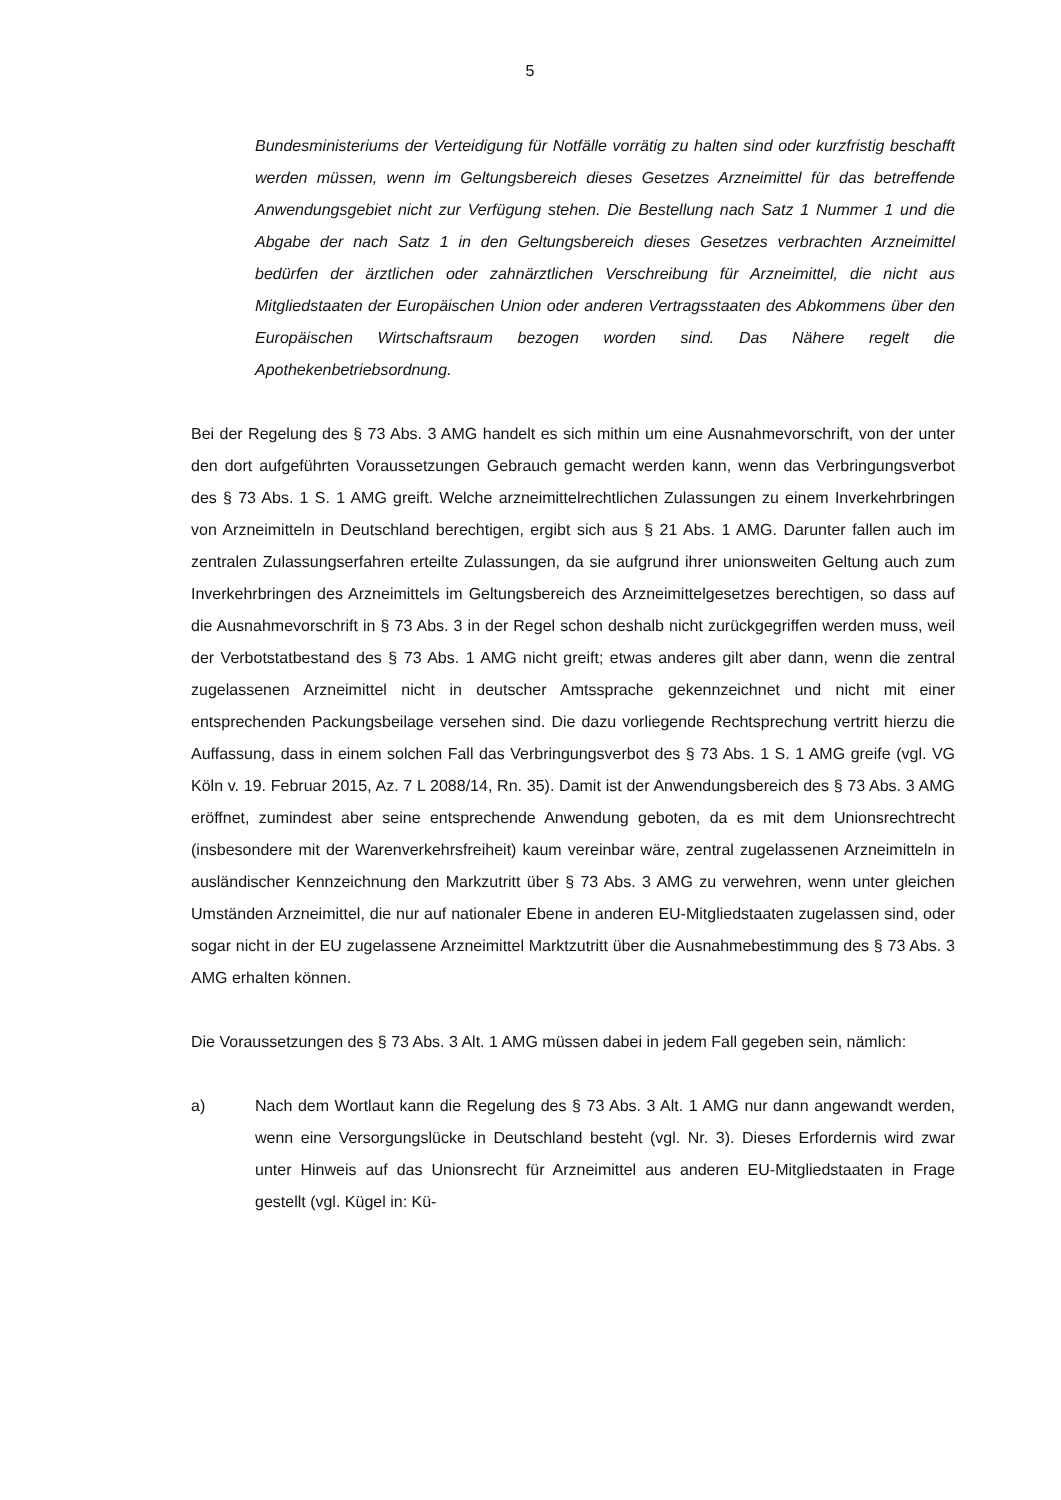5
Bundesministeriums der Verteidigung für Notfälle vorrätig zu halten sind oder kurzfristig beschafft werden müssen, wenn im Geltungsbereich dieses Gesetzes Arzneimittel für das betreffende Anwendungsgebiet nicht zur Verfügung stehen. Die Bestellung nach Satz 1 Nummer 1 und die Abgabe der nach Satz 1 in den Geltungsbereich dieses Gesetzes verbrachten Arzneimittel bedürfen der ärztlichen oder zahnärztlichen Verschreibung für Arzneimittel, die nicht aus Mitgliedstaaten der Europäischen Union oder anderen Vertragsstaaten des Abkommens über den Europäischen Wirtschaftsraum bezogen worden sind. Das Nähere regelt die Apothekenbetriebsordnung.
Bei der Regelung des § 73 Abs. 3 AMG handelt es sich mithin um eine Ausnahmevorschrift, von der unter den dort aufgeführten Voraussetzungen Gebrauch gemacht werden kann, wenn das Verbringungsverbot des § 73 Abs. 1 S. 1 AMG greift. Welche arzneimittelrechtlichen Zulassungen zu einem Inverkehrbringen von Arzneimitteln in Deutschland berechtigen, ergibt sich aus § 21 Abs. 1 AMG. Darunter fallen auch im zentralen Zulassungserfahren erteilte Zulassungen, da sie aufgrund ihrer unionsweiten Geltung auch zum Inverkehrbringen des Arzneimittels im Geltungsbereich des Arzneimittelgesetzes berechtigen, so dass auf die Ausnahmevorschrift in § 73 Abs. 3 in der Regel schon deshalb nicht zurückgegriffen werden muss, weil der Verbotstatbestand des § 73 Abs. 1 AMG nicht greift; etwas anderes gilt aber dann, wenn die zentral zugelassenen Arzneimittel nicht in deutscher Amtssprache gekennzeichnet und nicht mit einer entsprechenden Packungsbeilage versehen sind. Die dazu vorliegende Rechtsprechung vertritt hierzu die Auffassung, dass in einem solchen Fall das Verbringungsverbot des § 73 Abs. 1 S. 1 AMG greife (vgl. VG Köln v. 19. Februar 2015, Az. 7 L 2088/14, Rn. 35). Damit ist der Anwendungsbereich des § 73 Abs. 3 AMG eröffnet, zumindest aber seine entsprechende Anwendung geboten, da es mit dem Unionsrechtrecht (insbesondere mit der Warenverkehrsfreiheit) kaum vereinbar wäre, zentral zugelassenen Arzneimitteln in ausländischer Kennzeichnung den Markzutritt über § 73 Abs. 3 AMG zu verwehren, wenn unter gleichen Umständen Arzneimittel, die nur auf nationaler Ebene in anderen EU-Mitgliedstaaten zugelassen sind, oder sogar nicht in der EU zugelassene Arzneimittel Marktzutritt über die Ausnahmebestimmung des § 73 Abs. 3 AMG erhalten können.
Die Voraussetzungen des § 73 Abs. 3 Alt. 1 AMG müssen dabei in jedem Fall gegeben sein, nämlich:
a) Nach dem Wortlaut kann die Regelung des § 73 Abs. 3 Alt. 1 AMG nur dann angewandt werden, wenn eine Versorgungslücke in Deutschland besteht (vgl. Nr. 3). Dieses Erfordernis wird zwar unter Hinweis auf das Unionsrecht für Arzneimittel aus anderen EU-Mitgliedstaaten in Frage gestellt (vgl. Kügel in: Kü-